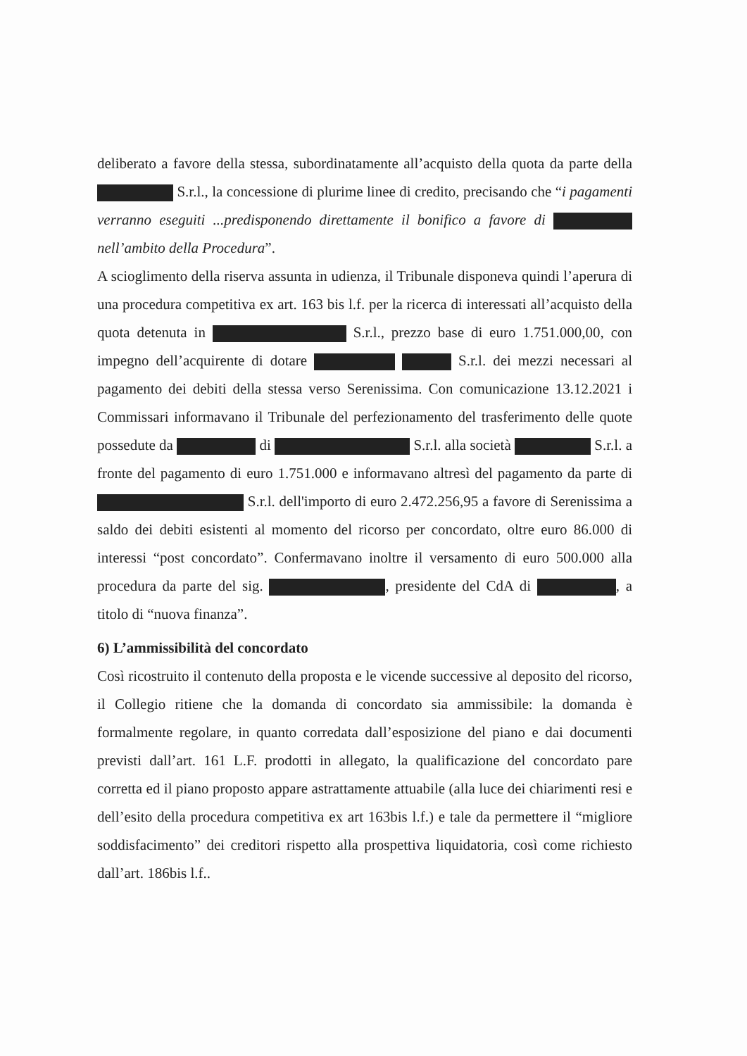deliberato a favore della stessa, subordinatamente all’acquisto della quota da parte della S.r.l., la concessione di plurime linee di credito, precisando che “i pagamenti verranno eseguiti ...predisponendo direttamente il bonifico a favore di nell’ambito della Procedura”.
A scioglimento della riserva assunta in udienza, il Tribunale disponeva quindi l’aperura di una procedura competitiva ex art. 163 bis l.f. per la ricerca di interessati all’acquisto della quota detenuta in S.r.l., prezzo base di euro 1.751.000,00, con impegno dell’acquirente di dotare S.r.l. dei mezzi necessari al pagamento dei debiti della stessa verso Serenissima. Con comunicazione 13.12.2021 i Commissari informavano il Tribunale del perfezionamento del trasferimento delle quote possedute da di S.r.l. alla società S.r.l. a fronte del pagamento di euro 1.751.000 e informavano altresì del pagamento da parte di S.r.l. dell'importo di euro 2.472.256,95 a favore di Serenissima a saldo dei debiti esistenti al momento del ricorso per concordato, oltre euro 86.000 di interessi “post concordato”. Confermavano inoltre il versamento di euro 500.000 alla procedura da parte del sig. , presidente del CdA di , a titolo di “nuova finanza”.
6) L’ammissibilità del concordato
Così ricostruito il contenuto della proposta e le vicende successive al deposito del ricorso, il Collegio ritiene che la domanda di concordato sia ammissibile: la domanda è formalmente regolare, in quanto corredata dall’esposizione del piano e dai documenti previsti dall’art. 161 L.F. prodotti in allegato, la qualificazione del concordato pare corretta ed il piano proposto appare astrattamente attuabile (alla luce dei chiarimenti resi e dell’esito della procedura competitiva ex art 163bis l.f.) e tale da permettere il “migliore soddisfacimento” dei creditori rispetto alla prospettiva liquidatoria, così come richiesto dall’art. 186bis l.f..